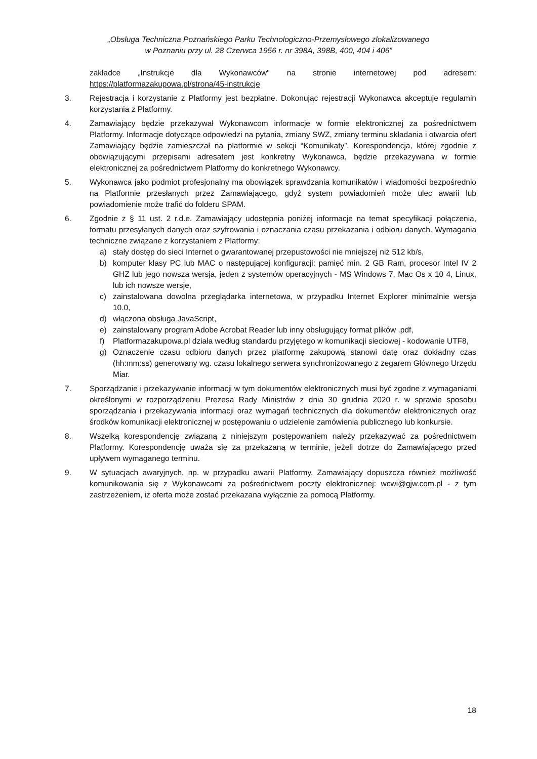„Obsługa Techniczna Poznańskiego Parku Technologiczno-Przemysłowego zlokalizowanego
w Poznaniu przy ul. 28 Czerwca 1956 r. nr 398A, 398B, 400, 404 i 406”
zakładce „Instrukcje dla Wykonawców" na stronie internetowej pod adresem: https://platformazakupowa.pl/strona/45-instrukcje
3. Rejestracja i korzystanie z Platformy jest bezpłatne. Dokonując rejestracji Wykonawca akceptuje regulamin korzystania z Platformy.
4. Zamawiający będzie przekazywał Wykonawcom informacje w formie elektronicznej za pośrednictwem Platformy. Informacje dotyczące odpowiedzi na pytania, zmiany SWZ, zmiany terminu składania i otwarcia ofert Zamawiający będzie zamieszczał na platformie w sekcji “Komunikaty”. Korespondencja, której zgodnie z obowiązującymi przepisami adresatem jest konkretny Wykonawca, będzie przekazywana w formie elektronicznej za pośrednictwem Platformy do konkretnego Wykonawcy.
5. Wykonawca jako podmiot profesjonalny ma obowiązek sprawdzania komunikatów i wiadomości bezpośrednio na Platformie przesłanych przez Zamawiającego, gdyż system powiadomień może ulec awarii lub powiadomienie może trafić do folderu SPAM.
6. Zgodnie z § 11 ust. 2 r.d.e. Zamawiający udostępnia poniżej informacje na temat specyfikacji połączenia, formatu przesyłanych danych oraz szyfrowania i oznaczania czasu przekazania i odbioru danych. Wymagania techniczne związane z korzystaniem z Platformy:
a) stały dostęp do sieci Internet o gwarantowanej przepustowości nie mniejszej niż 512 kb/s,
b) komputer klasy PC lub MAC o następującej konfiguracji: pamięć min. 2 GB Ram, procesor Intel IV 2 GHZ lub jego nowsza wersja, jeden z systemów operacyjnych - MS Windows 7, Mac Os x 10 4, Linux, lub ich nowsze wersje,
c) zainstalowana dowolna przeglądarka internetowa, w przypadku Internet Explorer minimalnie wersja 10.0,
d) włączona obsługa JavaScript,
e) zainstalowany program Adobe Acrobat Reader lub inny obsługujący format plików .pdf,
f) Platformazakupowa.pl działa według standardu przyjętego w komunikacji sieciowej - kodowanie UTF8,
g) Oznaczenie czasu odbioru danych przez platformę zakupową stanowi datę oraz dokładny czas (hh:mm:ss) generowany wg. czasu lokalnego serwera synchronizowanego z zegarem Głównego Urzędu Miar.
7. Sporządzanie i przekazywanie informacji w tym dokumentów elektronicznych musi być zgodne z wymaganiami określonymi w rozporządzeniu Prezesa Rady Ministrów z dnia 30 grudnia 2020 r. w sprawie sposobu sporządzania i przekazywania informacji oraz wymagań technicznych dla dokumentów elektronicznych oraz środków komunikacji elektronicznej w postępowaniu o udzielenie zamówienia publicznego lub konkursie.
8. Wszelką korespondencję związaną z niniejszym postępowaniem należy przekazywać za pośrednictwem Platformy. Korespondencję uważa się za przekazaną w terminie, jeżeli dotrze do Zamawiającego przed upływem wymaganego terminu.
9. W sytuacjach awaryjnych, np. w przypadku awarii Platformy, Zamawiający dopuszcza również możliwość komunikowania się z Wykonawcami za pośrednictwem poczty elektronicznej: wcwi@gjw.com.pl - z tym zastrzeżeniem, iż oferta może zostać przekazana wyłącznie za pomocą Platformy.
18